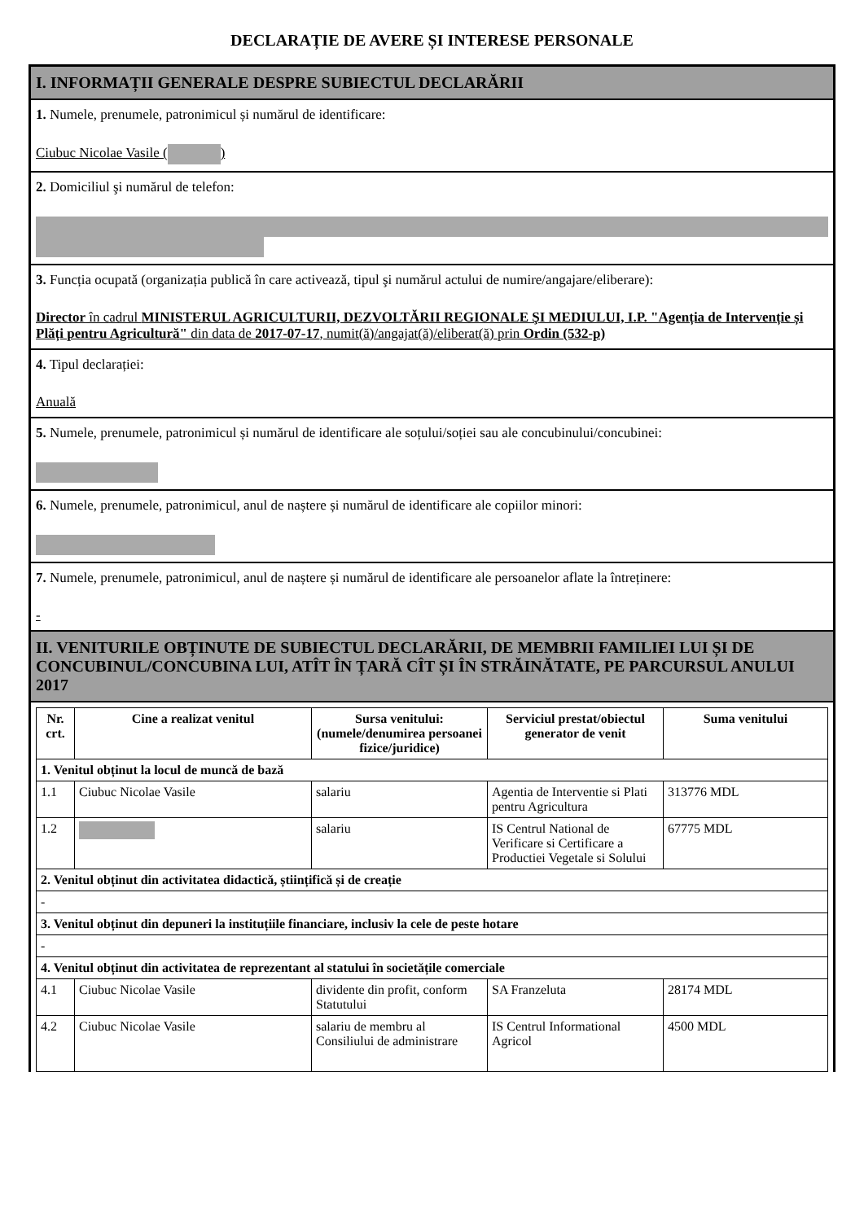DECLARAȚIE DE AVERE ȘI INTERESE PERSONALE
I. INFORMAȚII GENERALE DESPRE SUBIECTUL DECLARĂRII
1. Numele, prenumele, patronimicul și numărul de identificare:
Ciubuc Nicolae Vasile ( )
2. Domiciliul şi numărul de telefon:
3. Funcția ocupată (organizația publică în care activează, tipul şi numărul actului de numire/angajare/eliberare):
Director în cadrul MINISTERUL AGRICULTURII, DEZVOLTĂRII REGIONALE ŞI MEDIULUI, I.P. "Agenția de Intervenție și Plăți pentru Agricultură" din data de 2017-07-17, numit(ă)/angajat(ă)/eliberat(ă) prin Ordin (532-p)
4. Tipul declarației:
Anuală
5. Numele, prenumele, patronimicul și numărul de identificare ale soțului/soției sau ale concubinului/concubinei:
6. Numele, prenumele, patronimicul, anul de naștere și numărul de identificare ale copiilor minori:
7. Numele, prenumele, patronimicul, anul de naștere și numărul de identificare ale persoanelor aflate la întreținere:
-
II. VENITURILE OBȚINUTE DE SUBIECTUL DECLARĂRII, DE MEMBRII FAMILIEI LUI ȘI DE CONCUBINUL/CONCUBINA LUI, ATÎT ÎN ȚARĂ CÎT ȘI ÎN STRĂINĂTATE, PE PARCURSUL ANULUI 2017
| Nr. crt. | Cine a realizat venitul | Sursa venitului: (numele/denumirea persoanei fizice/juridice) | Serviciul prestat/obiectul generator de venit | Suma venitului |
| --- | --- | --- | --- | --- |
| 1. Venitul obținut la locul de muncă de bază | | | | |
| 1.1 | Ciubuc Nicolae Vasile | salariu | Agentia de Interventie si Plati pentru Agricultura | 313776 MDL |
| 1.2 | | salariu | IS Centrul National de Verificare si Certificare a Productiei Vegetale si Solului | 67775 MDL |
| 2. Venitul obținut din activitatea didactică, științifică și de creație | | | | |
| - | | | | |
| 3. Venitul obținut din depuneri la instituțiile financiare, inclusiv la cele de peste hotare | | | | |
| - | | | | |
| 4. Venitul obținut din activitatea de reprezentant al statului în societățile comerciale | | | | |
| 4.1 | Ciubuc Nicolae Vasile | dividente din profit, conform Statutului | SA Franzeluta | 28174 MDL |
| 4.2 | Ciubuc Nicolae Vasile | salariu de membru al Consiliului de administrare | IS Centrul Informational Agricol | 4500 MDL |